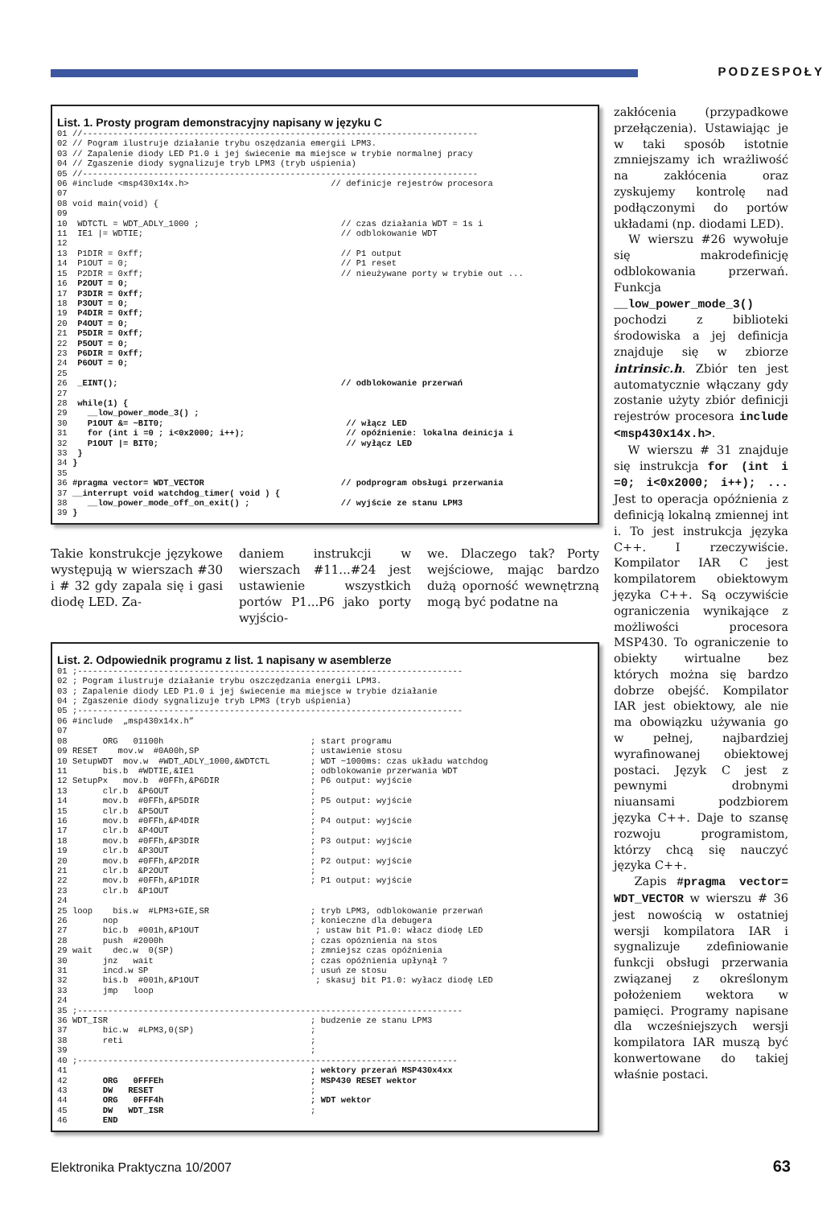PODZESPOŁY
List. 1. Prosty program demonstracyjny napisany w języku C
01 //------------------------------------------------------------------------------
02 // Pogram ilustruje działanie trybu oszędzania emergii LPM3.
03 // Zapalenie diody LED P1.0 i jej świecenie ma miejsce w trybie normalnej pracy
04 // Zgaszenie diody sygnalizuje tryb LPM3 (tryb uśpienia)
05 //------------------------------------------------------------------------------
06 #include <msp430x14x.h>                            // definicje rejestrów procesora
07
08 void main(void) {
09
10  WDTCTL = WDT_ADLY_1000 ;                            // czas działania WDT = 1s i
11  IE1 |= WDTIE;                                       // odblokowanie WDT
12
13  P1DIR = 0xff;                                       // P1 output
14  P1OUT = 0;                                          // P1 reset
15  P2DIR = 0xff;                                       // nieużywane porty w trybie out ...
16  P2OUT = 0;
17  P3DIR = 0xff;
18  P3OUT = 0;
19  P4DIR = 0xff;
20  P4OUT = 0;
21  P5DIR = 0xff;
22  P5OUT = 0;
23  P6DIR = 0xff;
24  P6OUT = 0;
25
26  _EINT();                                            // odblokowanie przerwań
27
28  while(1) {
29    __low_power_mode_3() ;
30    P1OUT &= ~BIT0;                                    // włącz LED
31    for (int i =0 ; i<0x2000; i++);                    // opóźnienie: lokalna deinicja i
32    P1OUT |= BIT0;                                     // wyłącz LED
33  }
34 }
35
36 #pragma vector= WDT_VECTOR                           // podprogram obsługi przerwania
37 __interrupt void watchdog_timer( void ) {
38    __low_power_mode_off_on_exit() ;                  // wyjście ze stanu LPM3
39 }
Takie konstrukcje językowe występują w wierszach #30 i # 32 gdy zapala się i gasi diodę LED. Za-
daniem instrukcji w wierszach #11...#24 jest ustawienie wszystkich portów P1...P6 jako porty wyjścio-
we. Dlaczego tak? Porty wejściowe, mając bardzo dużą oporność wewnętrzną mogą być podatne na
List. 2. Odpowiednik programu z list. 1 napisany w asemblerze
01 ;----------------------------------------------------------------------------
02 ; Pogram ilustruje działanie trybu oszczędzania energii LPM3.
03 ; Zapalenie diody LED P1.0 i jej świecenie ma miejsce w trybie działanie
04 ; Zgaszenie diody sygnalizuje tryb LPM3 (tryb uśpienia)
05 ;----------------------------------------------------------------------------
06 #include  „msp430x14x.h”
07
08       ORG   01100h                             ; start programu
09 RESET    mov.w  #0A00h,SP                      ; ustawienie stosu
10 SetupWDT  mov.w  #WDT_ADLY_1000,&WDTCTL        ; WDT ~1000ms: czas układu watchdog
11       bis.b  #WDTIE,&IE1                       ; odblokowanie przerwania WDT
12 SetupPx   mov.b  #0FFh,&P6DIR                  ; P6 output: wyjście
13       clr.b  &P6OUT                            ;
14       mov.b  #0FFh,&P5DIR                      ; P5 output: wyjście
15       clr.b  &P5OUT                            ;
16       mov.b  #0FFh,&P4DIR                      ; P4 output: wyjście
17       clr.b  &P4OUT                            ;
18       mov.b  #0FFh,&P3DIR                      ; P3 output: wyjście
19       clr.b  &P3OUT                            ;
20       mov.b  #0FFh,&P2DIR                      ; P2 output: wyjście
21       clr.b  &P2OUT                            ;
22       mov.b  #0FFh,&P1DIR                      ; P1 output: wyjście
23       clr.b  &P1OUT
24
25 loop    bis.w  #LPM3+GIE,SR                    ; tryb LPM3, odblokowanie przerwań
26       nop                                      ; konieczne dla debugera
27       bic.b  #001h,&P1OUT                       ; ustaw bit P1.0: włacz diodę LED
28       push  #2000h                             ; czas opóznienia na stos
29 wait    dec.w  0(SP)                           ; zmniejsz czas opóźnienia
30       jnz   wait                               ; czas opóźnienia upłynął ?
31       incd.w SP                                ; usuń ze stosu
32       bis.b  #001h,&P1OUT                       ; skasuj bit P1.0: wyłacz diodę LED
33       jmp   loop
24
35 ;----------------------------------------------------------------------------
36 WDT_ISR                                        ; budzenie ze stanu LPM3
37       bic.w  #LPM3,0(SP)                       ;
38       reti                                     ;
39                                                ;
40 ;---------------------------------------------------------------------------
41                                                ; wektory przerań MSP430x4xx
42       ORG   0FFFEh                             ; MSP430 RESET wektor
43       DW   RESET                               ;
44       ORG   0FFF4h                             ; WDT wektor
45       DW   WDT_ISR                             ;
46       END
zakłócenia (przypadkowe przełączenia). Ustawiając je w taki sposób istotnie zmniejszamy ich wrażliwość na zakłócenia oraz zyskujemy kontrolę nad podłączonymi do portów układami (np. diodami LED).
W wierszu #26 wywołuje się makrodefinicję odblokowania przerwań. Funkcja __low_power_mode_3() pochodzi z biblioteki środowiska a jej definicja znajduje się w zbiorze intrinsic.h. Zbiór ten jest automatycznie włączany gdy zostanie użyty zbiór definicji rejestrów procesora include <msp430x14x.h>.
W wierszu # 31 znajduje się instrukcja for (int i =0; i<0x2000; i++); ... Jest to operacja opóźnienia z definicją lokalną zmiennej int i. To jest instrukcja języka C++. I rzeczywiście. Kompilator IAR C jest kompilatorem obiektowym języka C++. Są oczywiście ograniczenia wynikające z możliwości procesora MSP430. To ograniczenie to obiekty wirtualne bez których można się bardzo dobrze obejść. Kompilator IAR jest obiektowy, ale nie ma obowiązku używania go w pełnej, najbardziej wyrafinowanej obiektowej postaci. Język C jest z pewnymi drobnymi niuansami podzbiorem języka C++. Daje to szansę rozwoju programistom, którzy chcą się nauczyć języka C++.
Zapis #pragma vector= WDT_VECTOR w wierszu # 36 jest nowością w ostatniej wersji kompilatora IAR i sygnalizuje zdefiniowanie funkcji obsługi przerwania związanej z określonym położeniem wektora w pamięci. Programy napisane dla wcześniejszych wersji kompilatora IAR muszą być konwertowane do takiej właśnie postaci.
Elektronika Praktyczna 10/2007 63